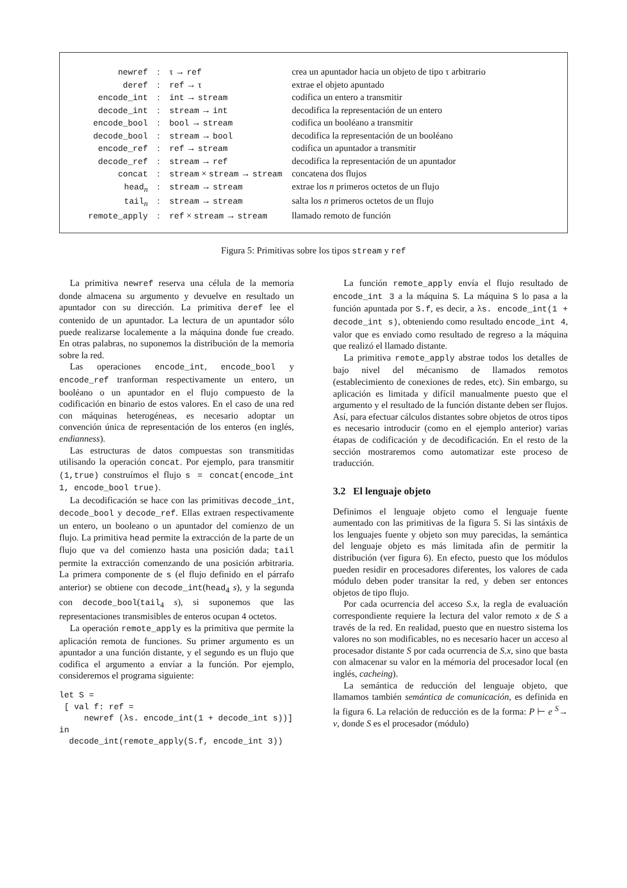| newref | : | τ → ref | crea un apuntador hacia un objeto de tipo τ arbitrario |
| deref | : | ref → τ | extrae el objeto apuntado |
| encode_int | : | int → stream | codifica un entero a transmitir |
| decode_int | : | stream → int | decodifica la representación de un entero |
| encode_bool | : | bool → stream | codifica un booléano a transmitir |
| decode_bool | : | stream → bool | decodifica la representación de un booléano |
| encode_ref | : | ref → stream | codifica un apuntador a transmitir |
| decode_ref | : | stream → ref | decodifica la representación de un apuntador |
| concat | : | stream × stream → stream | concatena dos flujos |
| head<sub>n</sub> | : | stream → stream | extrae los n primeros octetos de un flujo |
| tail<sub>n</sub> | : | stream → stream | salta los n primeros octetos de un flujo |
| remote_apply | : | ref × stream → stream | llamado remoto de función |
Figura 5: Primitivas sobre los tipos stream y ref
La primitiva newref reserva una célula de la memoria donde almacena su argumento y devuelve en resultado un apuntador con su dirección. La primitiva deref lee el contenido de un apuntador. La lectura de un apuntador sólo puede realizarse localemente a la máquina donde fue creado. En otras palabras, no suponemos la distribución de la memoria sobre la red.
Las operaciones encode_int, encode_bool y encode_ref tranforman respectivamente un entero, un booléano o un apuntador en el flujo compuesto de la codificación en binario de estos valores. En el caso de una red con máquinas heterogéneas, es necesario adoptar un convención única de representación de los enteros (en inglés, endianness).
Las estructuras de datos compuestas son transmitidas utilisando la operación concat. Por ejemplo, para transmitir (1,true) construímos el flujo s = concat(encode_int 1, encode_bool true).
La decodificación se hace con las primitivas decode_int, decode_bool y decode_ref. Ellas extraen respectivamente un entero, un booleano o un apuntador del comienzo de un flujo. La primitiva head permite la extracción de la parte de un flujo que va del comienzo hasta una posición dada; tail permite la extracción comenzando de una posición arbitraria. La primera componente de s (el flujo definido en el párrafo anterior) se obtiene con decode_int(head<sub>4</sub> s), y la segunda con decode_bool(tail<sub>4</sub> s), si suponemos que las representaciones transmisibles de enteros ocupan 4 octetos.
La operación remote_apply es la primitiva que permite la aplicación remota de funciones. Su primer argumento es un apuntador a una función distante, y el segundo es un flujo que codifica el argumento a envíar a la función. Por ejemplo, consideremos el programa siguiente:
let S =
 [ val f: ref =
     newref (λs. encode_int(1 + decode_int s))]
in
  decode_int(remote_apply(S.f, encode_int 3))
La función remote_apply envía el flujo resultado de encode_int 3 a la máquina S. La máquina S lo pasa a la función apuntada por S.f, es decir, a λs. encode_int(1 + decode_int s), obteniendo como resultado encode_int 4, valor que es enviado como resultado de regreso a la máquina que realizó el llamado distante.
La primitiva remote_apply abstrae todos los detalles de bajo nivel del mécanismo de llamados remotos (establecimiento de conexiones de redes, etc). Sin embargo, su aplicación es limitada y difícil manualmente puesto que el argumento y el resultado de la función distante deben ser flujos. Así, para efectuar cálculos distantes sobre objetos de otros tipos es necesario introducir (como en el ejemplo anterior) varias étapas de codificación y de decodificación. En el resto de la sección mostraremos como automatizar este proceso de traducción.
3.2 El lenguaje objeto
Definimos el lenguaje objeto como el lenguaje fuente aumentado con las primitivas de la figura 5. Si las sintáxis de los lenguajes fuente y objeto son muy parecidas, la semántica del lenguaje objeto es más limitada afin de permitir la distribución (ver figura 6). En efecto, puesto que los módulos pueden residir en procesadores diferentes, los valores de cada módulo deben poder transitar la red, y deben ser entonces objetos de tipo flujo.
Por cada ocurrencia del acceso S.x, la regla de evaluación correspondiente requiere la lectura del valor remoto x de S a través de la red. En realidad, puesto que en nuestro sistema los valores no son modificables, no es necesario hacer un acceso al procesador distante S por cada ocurrencia de S.x, sino que basta con almacenar su valor en la mémoria del procesador local (en inglés, cacheing).
La semántica de reducción del lenguaje objeto, que llamamos también semántica de comunicación, es definida en la figura 6. La relación de reducción es de la forma: P ⊢ e <sup>S</sup>→ v, donde S es el procesador (módulo)